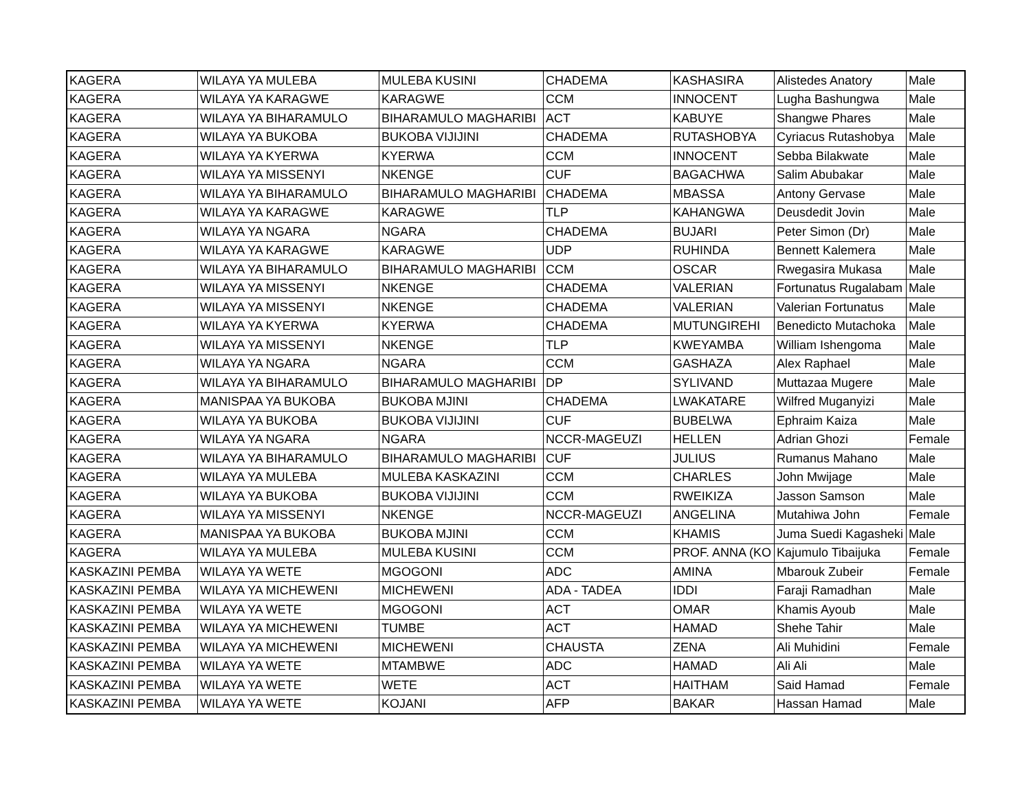| KAGERA | WILAYA YA MULEBA | MULEBA KUSINI | CHADEMA | KASHASIRA | Alistedes Anatory | Male |
| KAGERA | WILAYA YA KARAGWE | KARAGWE | CCM | INNOCENT | Lugha Bashungwa | Male |
| KAGERA | WILAYA YA BIHARAMULO | BIHARAMULO MAGHARIBI | ACT | KABUYE | Shangwe Phares | Male |
| KAGERA | WILAYA YA BUKOBA | BUKOBA VIJIJINI | CHADEMA | RUTASHOBYA | Cyriacus Rutashobya | Male |
| KAGERA | WILAYA YA KYERWA | KYERWA | CCM | INNOCENT | Sebba Bilakwate | Male |
| KAGERA | WILAYA YA MISSENYI | NKENGE | CUF | BAGACHWA | Salim Abubakar | Male |
| KAGERA | WILAYA YA BIHARAMULO | BIHARAMULO MAGHARIBI | CHADEMA | MBASSA | Antony Gervase | Male |
| KAGERA | WILAYA YA KARAGWE | KARAGWE | TLP | KAHANGWA | Deusdedit Jovin | Male |
| KAGERA | WILAYA YA NGARA | NGARA | CHADEMA | BUJARI | Peter Simon (Dr) | Male |
| KAGERA | WILAYA YA KARAGWE | KARAGWE | UDP | RUHINDA | Bennett Kalemera | Male |
| KAGERA | WILAYA YA BIHARAMULO | BIHARAMULO MAGHARIBI | CCM | OSCAR | Rwegasira Mukasa | Male |
| KAGERA | WILAYA YA MISSENYI | NKENGE | CHADEMA | VALERIAN | Fortunatus Rugalabam | Male |
| KAGERA | WILAYA YA MISSENYI | NKENGE | CHADEMA | VALERIAN | Valerian Fortunatus | Male |
| KAGERA | WILAYA YA KYERWA | KYERWA | CHADEMA | MUTUNGIREHI | Benedicto Mutachoka | Male |
| KAGERA | WILAYA YA MISSENYI | NKENGE | TLP | KWEYAMBA | William Ishengoma | Male |
| KAGERA | WILAYA YA NGARA | NGARA | CCM | GASHAZA | Alex Raphael | Male |
| KAGERA | WILAYA YA BIHARAMULO | BIHARAMULO MAGHARIBI | DP | SYLIVAND | Muttazaa Mugere | Male |
| KAGERA | MANISPAA YA BUKOBA | BUKOBA MJINI | CHADEMA | LWAKATARE | Wilfred Muganyizi | Male |
| KAGERA | WILAYA YA BUKOBA | BUKOBA VIJIJINI | CUF | BUBELWA | Ephraim Kaiza | Male |
| KAGERA | WILAYA YA NGARA | NGARA | NCCR-MAGEUZI | HELLEN | Adrian Ghozi | Female |
| KAGERA | WILAYA YA BIHARAMULO | BIHARAMULO MAGHARIBI | CUF | JULIUS | Rumanus Mahano | Male |
| KAGERA | WILAYA YA MULEBA | MULEBA KASKAZINI | CCM | CHARLES | John Mwijage | Male |
| KAGERA | WILAYA YA BUKOBA | BUKOBA VIJIJINI | CCM | RWEIKIZA | Jasson Samson | Male |
| KAGERA | WILAYA YA MISSENYI | NKENGE | NCCR-MAGEUZI | ANGELINA | Mutahiwa John | Female |
| KAGERA | MANISPAA YA BUKOBA | BUKOBA MJINI | CCM | KHAMIS | Juma Suedi Kagasheki | Male |
| KAGERA | WILAYA YA MULEBA | MULEBA KUSINI | CCM | PROF. ANNA (KO | Kajumulo Tibaijuka | Female |
| KASKAZINI PEMBA | WILAYA YA WETE | MGOGONI | ADC | AMINA | Mbarouk Zubeir | Female |
| KASKAZINI PEMBA | WILAYA YA MICHEWENI | MICHEWENI | ADA - TADEA | IDDI | Faraji Ramadhan | Male |
| KASKAZINI PEMBA | WILAYA YA WETE | MGOGONI | ACT | OMAR | Khamis Ayoub | Male |
| KASKAZINI PEMBA | WILAYA YA MICHEWENI | TUMBE | ACT | HAMAD | Shehe Tahir | Male |
| KASKAZINI PEMBA | WILAYA YA MICHEWENI | MICHEWENI | CHAUSTA | ZENA | Ali Muhidini | Female |
| KASKAZINI PEMBA | WILAYA YA WETE | MTAMBWE | ADC | HAMAD | Ali Ali | Male |
| KASKAZINI PEMBA | WILAYA YA WETE | WETE | ACT | HAITHAM | Said Hamad | Female |
| KASKAZINI PEMBA | WILAYA YA WETE | KOJANI | AFP | BAKAR | Hassan Hamad | Male |